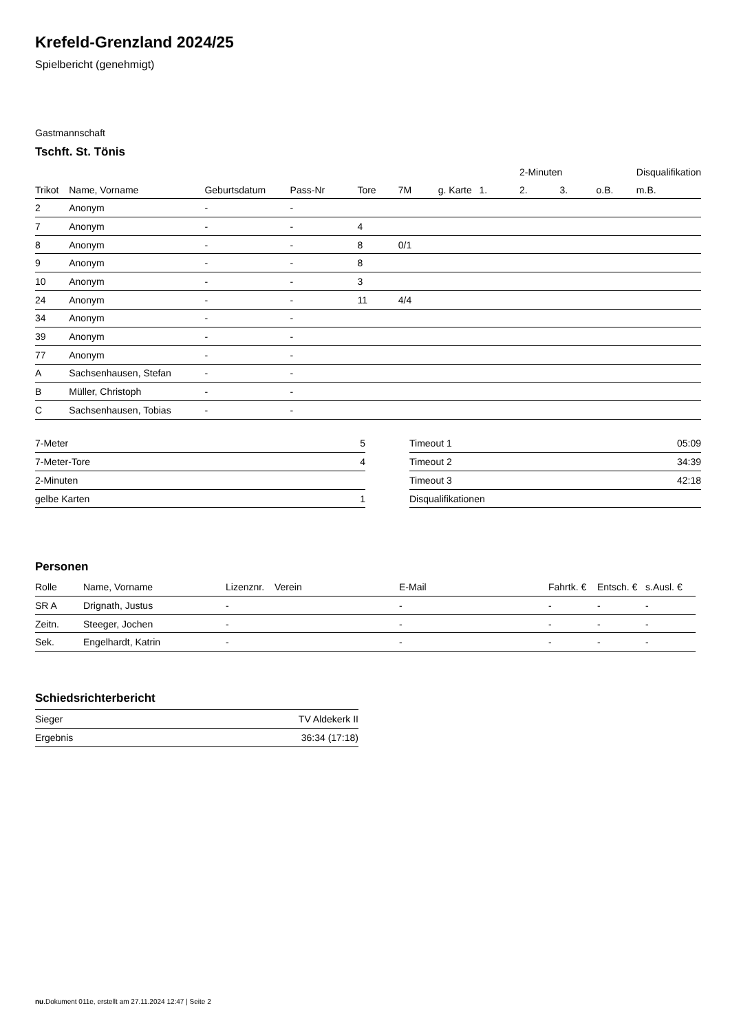Krefeld-Grenzland 2024/25
Spielbericht (genehmigt)
Gastmannschaft
Tschft. St. Tönis
| | | | | | | | | 2-Minuten | | | Disqualifikation |
| --- | --- | --- | --- | --- | --- | --- | --- | --- | --- | --- | --- |
| Trikot | Name, Vorname | Geburtsdatum | Pass-Nr | Tore | 7M | g. Karte | 1. | 2. | 3. | o.B. | m.B. |
| 2 | Anonym | - | - | | | | | | | | |
| 7 | Anonym | - | - | 4 | | | | | | | |
| 8 | Anonym | - | - | 8 | 0/1 | | | | | | |
| 9 | Anonym | - | - | 8 | | | | | | | |
| 10 | Anonym | - | - | 3 | | | | | | | |
| 24 | Anonym | - | - | 11 | 4/4 | | | | | | |
| 34 | Anonym | - | - | | | | | | | | |
| 39 | Anonym | - | - | | | | | | | | |
| 77 | Anonym | - | - | | | | | | | | |
| A | Sachsenhausen, Stefan | - | - | | | | | | | | |
| B | Müller, Christoph | - | - | | | | | | | | |
| C | Sachsenhausen, Tobias | - | - | | | | | | | | |
| 7-Meter | 5 |
| 7-Meter-Tore | 4 |
| 2-Minuten | |
| gelbe Karten | 1 |
| Timeout 1 | 05:09 |
| Timeout 2 | 34:39 |
| Timeout 3 | 42:18 |
| Disqualifikationen | |
Personen
| Rolle | Name, Vorname | Lizenznr. | Verein | E-Mail | Fahrtk. € | Entsch. € | s.Ausl. € |
| --- | --- | --- | --- | --- | --- | --- | --- |
| SR A | Drignath, Justus | - | | - | - | - | - |
| Zeitn. | Steeger, Jochen | - | | - | - | - | - |
| Sek. | Engelhardt, Katrin | - | | - | - | - | - |
Schiedsrichterbericht
| Sieger | TV Aldekerk II |
| Ergebnis | 36:34 (17:18) |
nu.Dokument 011e, erstellt am 27.11.2024 12:47 | Seite 2